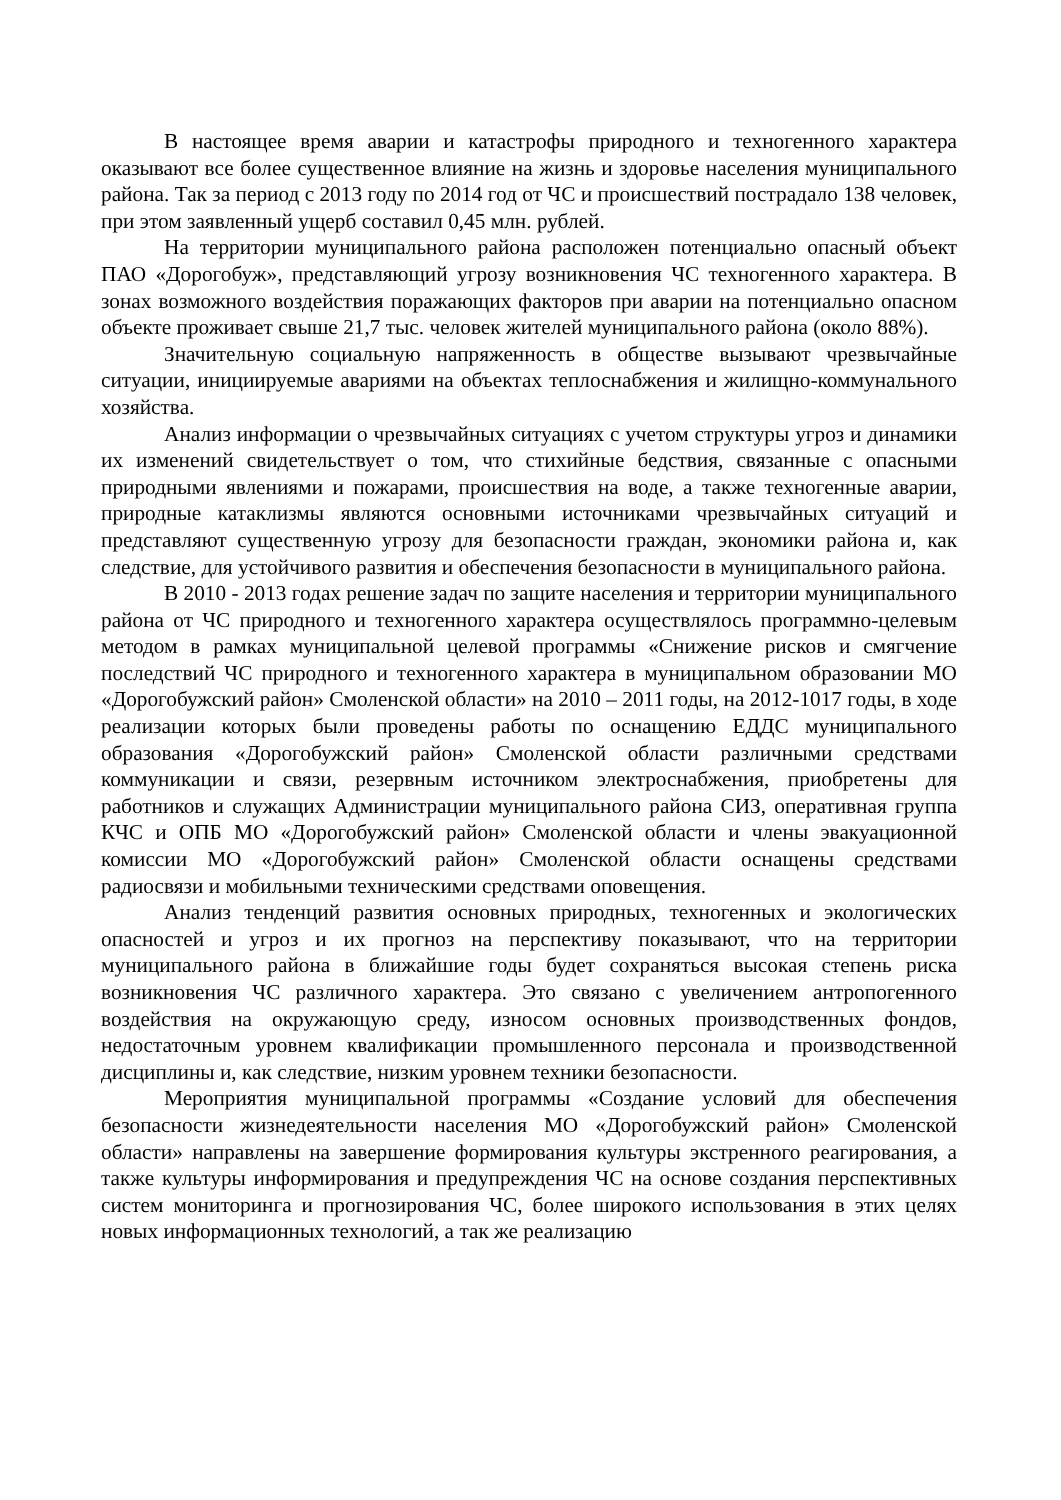В настоящее время аварии и катастрофы природного и техногенного характера оказывают все более существенное влияние на жизнь и здоровье населения муниципального района. Так за период с 2013 году по 2014 год от ЧС и происшествий пострадало 138 человек, при этом заявленный ущерб составил 0,45 млн. рублей.
На территории муниципального района расположен потенциально опасный объект ПАО «Дорогобуж», представляющий угрозу возникновения ЧС техногенного характера. В зонах возможного воздействия поражающих факторов при аварии на потенциально опасном объекте проживает свыше 21,7 тыс. человек жителей муниципального района (около 88%).
Значительную социальную напряженность в обществе вызывают чрезвычайные ситуации, инициируемые авариями на объектах теплоснабжения и жилищно-коммунального хозяйства.
Анализ информации о чрезвычайных ситуациях с учетом структуры угроз и динамики их изменений свидетельствует о том, что стихийные бедствия, связанные с опасными природными явлениями и пожарами, происшествия на воде, а также техногенные аварии, природные катаклизмы являются основными источниками чрезвычайных ситуаций и представляют существенную угрозу для безопасности граждан, экономики района и, как следствие, для устойчивого развития и обеспечения безопасности в муниципального района.
В 2010 - 2013 годах решение задач по защите населения и территории муниципального района от ЧС природного и техногенного характера осуществлялось программно-целевым методом в рамках муниципальной целевой программы «Снижение рисков и смягчение последствий ЧС природного и техногенного характера в муниципальном образовании МО «Дорогобужский район» Смоленской области» на 2010 – 2011 годы, на 2012-1017 годы, в ходе реализации которых были проведены работы по оснащению ЕДДС муниципального образования «Дорогобужский район» Смоленской области различными средствами коммуникации и связи, резервным источником электроснабжения, приобретены для работников и служащих Администрации муниципального района СИЗ, оперативная группа КЧС и ОПБ МО «Дорогобужский район» Смоленской области и члены эвакуационной комиссии МО «Дорогобужский район» Смоленской области оснащены средствами радиосвязи и мобильными техническими средствами оповещения.
Анализ тенденций развития основных природных, техногенных и экологических опасностей и угроз и их прогноз на перспективу показывают, что на территории муниципального района в ближайшие годы будет сохраняться высокая степень риска возникновения ЧС различного характера. Это связано с увеличением антропогенного воздействия на окружающую среду, износом основных производственных фондов, недостаточным уровнем квалификации промышленного персонала и производственной дисциплины и, как следствие, низким уровнем техники безопасности.
Мероприятия муниципальной программы «Создание условий для обеспечения безопасности жизнедеятельности населения МО «Дорогобужский район» Смоленской области» направлены на завершение формирования культуры экстренного реагирования, а также культуры информирования и предупреждения ЧС на основе создания перспективных систем мониторинга и прогнозирования ЧС, более широкого использования в этих целях новых информационных технологий, а так же реализацию